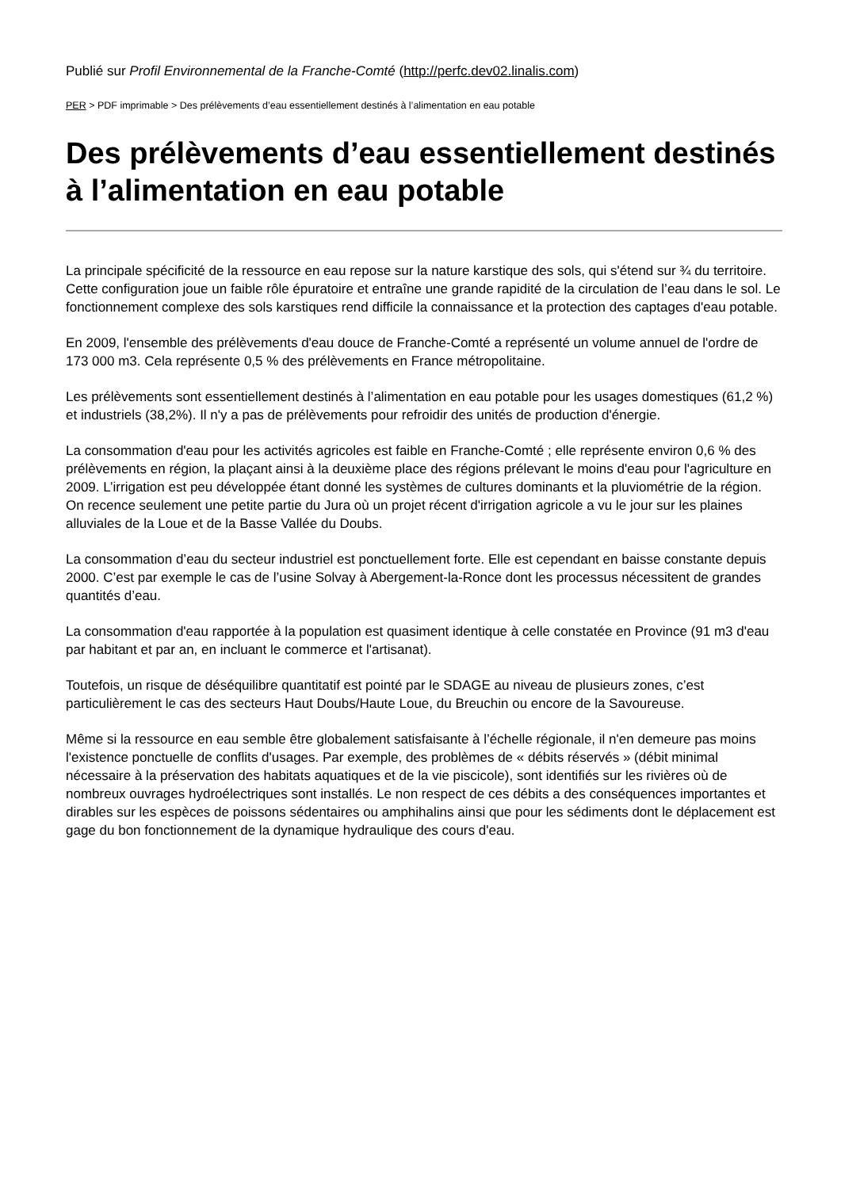Publié sur Profil Environnemental de la Franche-Comté (http://perfc.dev02.linalis.com)
PER > PDF imprimable > Des prélèvements d’eau essentiellement destinés à l’alimentation en eau potable
Des prélèvements d’eau essentiellement destinés à l’alimentation en eau potable
La principale spécificité de la ressource en eau repose sur la nature karstique des sols, qui s'étend sur ¾ du territoire. Cette configuration joue un faible rôle épuratoire et entraîne une grande rapidité de la circulation de l’eau dans le sol. Le fonctionnement complexe des sols karstiques rend difficile la connaissance et la protection des captages d'eau potable.
En 2009, l'ensemble des prélèvements d'eau douce de Franche-Comté a représenté un volume annuel de l'ordre de 173 000 m3. Cela représente 0,5 % des prélèvements en France métropolitaine.
Les prélèvements sont essentiellement destinés à l’alimentation en eau potable pour les usages domestiques (61,2 %) et industriels (38,2%). Il n'y a pas de prélèvements pour refroidir des unités de production d'énergie.
La consommation d'eau pour les activités agricoles est faible en Franche-Comté ; elle représente environ 0,6 % des prélèvements en région, la plaçant ainsi à la deuxième place des régions prélevant le moins d'eau pour l'agriculture en 2009. L’irrigation est peu développée étant donné les systèmes de cultures dominants et la pluviométrie de la région. On recence seulement une petite partie du Jura où un projet récent d'irrigation agricole a vu le jour sur les plaines alluviales de la Loue et de la Basse Vallée du Doubs.
La consommation d’eau du secteur industriel est ponctuellement forte. Elle est cependant en baisse constante depuis 2000. C’est par exemple le cas de l’usine Solvay à Abergement-la-Ronce dont les processus nécessitent de grandes quantités d’eau.
La consommation d'eau rapportée à la population est quasiment identique à celle constatée en Province (91 m3 d'eau par habitant et par an, en incluant le commerce et l'artisanat).
Toutefois, un risque de déséquilibre quantitatif est pointé par le SDAGE au niveau de plusieurs zones, c’est particulièrement le cas des secteurs Haut Doubs/Haute Loue, du Breuchin ou encore de la Savoureuse.
Même si la ressource en eau semble être globalement satisfaisante à l’échelle régionale, il n'en demeure pas moins l'existence ponctuelle de conflits d'usages. Par exemple, des problèmes de « débits réservés » (débit minimal nécessaire à la préservation des habitats aquatiques et de la vie piscicole), sont identifiés sur les rivières où de nombreux ouvrages hydroélectriques sont installés. Le non respect de ces débits a des conséquences importantes et dirables sur les espèces de poissons sédentaires ou amphihalins ainsi que pour les sédiments dont le déplacement est gage du bon fonctionnement de la dynamique hydraulique des cours d'eau.